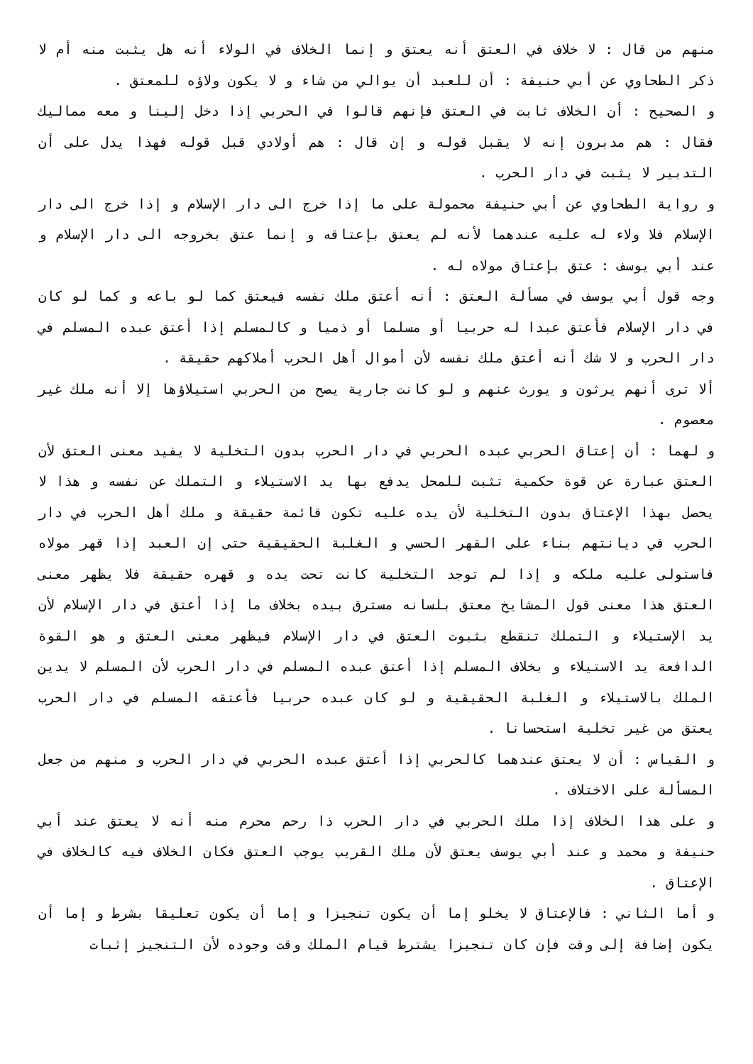منهم من قال : لا خلاف في العتق أنه يعتق و إنما الخلاف في الولاء أنه هل يثبت منه أم لا ذكر الطحاوي عن أبي حنيفة : أن للعبد أن يوالي من شاء و لا يكون ولاؤه للمعتق .
و الصحيح : أن الخلاف ثابت في العتق فإنهم قالوا في الحربي إذا دخل إلينا و معه مماليك فقال : هم مدبرون إنه لا يقبل قوله و إن قال : هم أولادي قبل قوله فهذا يدل على أن التدبير لا يثبت في دار الحرب .
و رواية الطحاوي عن أبي حنيفة محمولة على ما إذا خرج الى دار الإسلام و إذا خرج الى دار الإسلام فلا ولاء له عليه عندهما لأنه لم يعتق بإعتاقه و إنما عتق بخروجه الى دار الإسلام و عند أبي يوسف : عتق بإعتاق مولاه له .
وجه قول أبي يوسف في مسألة العتق : أنه أعتق ملك نفسه فيعتق كما لو باعه و كما لو كان في دار الإسلام فأعتق عبدا له حربيا أو مسلما أو ذميا و كالمسلم إذا أعتق عبده المسلم في دار الحرب و لا شك أنه أعتق ملك نفسه لأن أموال أهل الحرب أملاكهم حقيقة .
ألا ترى أنهم يرثون و يورث عنهم و لو كانت جارية يصح من الحربي استيلاؤها إلا أنه ملك غير معصوم .
و لهما : أن إعتاق الحربي عبده الحربي في دار الحرب بدون التخلية لا يفيد معنى العتق لأن العتق عبارة عن قوة حكمية تثبت للمحل يدفع بها يد الاستيلاء و التملك عن نفسه و هذا لا يحصل بهذا الإعتاق بدون التخلية لأن يده عليه تكون قائمة حقيقة و ملك أهل الحرب في دار الحرب في ديانتهم بناء على القهر الحسي و الغلبة الحقيقية حتى إن العبد إذا قهر مولاه فاستولى عليه ملكه و إذا لم توجد التخلية كانت تحت يده و قهره حقيقة فلا يظهر معنى العتق هذا معنى قول المشايخ معتق بلسانه مسترق بيده بخلاف ما إذا أعتق في دار الإسلام لأن يد الإستيلاء و التملك تنقطع بثبوت العتق في دار الإسلام فيظهر معنى العتق و هو القوة الدافعة يد الاستيلاء و بخلاف المسلم إذا أعتق عبده المسلم في دار الحرب لأن المسلم لا يدين الملك بالاستيلاء و الغلبة الحقيقية و لو كان عبده حربيا فأعتقه المسلم في دار الحرب يعتق من غير تخلية استحسانا .
و القياس : أن لا يعتق عندهما كالحربي إذا أعتق عبده الحربي في دار الحرب و منهم من جعل المسألة على الاختلاف .
و على هذا الخلاف إذا ملك الحربي في دار الحرب ذا رحم محرم منه أنه لا يعتق عند أبي حنيفة و محمد و عند أبي يوسف يعتق لأن ملك القريب يوجب العتق فكان الخلاف فيه كالخلاف في الإعتاق .
و أما الثاني : فالإعتاق لا يخلو إما أن يكون تنجيزا و إما أن يكون تعليقا بشرط و إما أن يكون إضافة إلى وقت فإن كان تنجيزا يشترط قيام الملك وقت وجوده لأن التنجيز إثبات